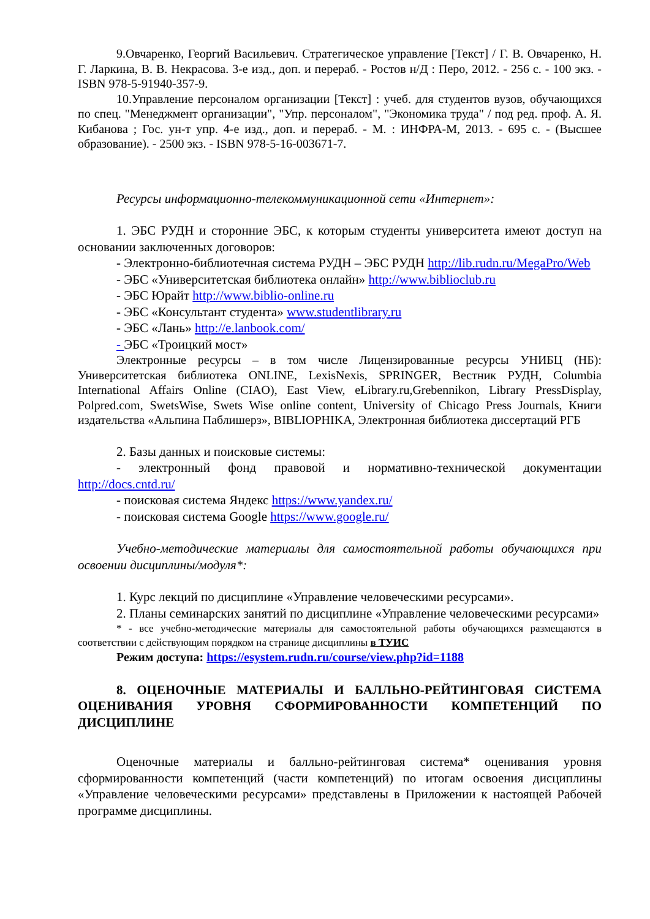9.Овчаренко, Георгий Васильевич. Стратегическое управление [Текст] / Г. В. Овчаренко, Н. Г. Ларкина, В. В. Некрасова. 3-е изд., доп. и перераб. - Ростов н/Д : Перо, 2012. - 256 с. - 100 экз. - ISBN 978-5-91940-357-9.
10.Управление персоналом организации [Текст] : учеб. для студентов вузов, обучающихся по спец. "Менеджмент организации", "Упр. персоналом", "Экономика труда" / под ред. проф. А. Я. Кибанова ; Гос. ун-т упр. 4-е изд., доп. и перераб. - М. : ИНФРА-М, 2013. - 695 с. - (Высшее образование). - 2500 экз. - ISBN 978-5-16-003671-7.
Ресурсы информационно-телекоммуникационной сети «Интернет»:
1. ЭБС РУДН и сторонние ЭБС, к которым студенты университета имеют доступ на основании заключенных договоров:
- Электронно-библиотечная система РУДН – ЭБС РУДН http://lib.rudn.ru/MegaPro/Web
- ЭБС «Университетская библиотека онлайн» http://www.biblioclub.ru
- ЭБС Юрайт http://www.biblio-online.ru
- ЭБС «Консультант студента» www.studentlibrary.ru
- ЭБС «Лань» http://e.lanbook.com/
- ЭБС «Троицкий мост»
Электронные ресурсы – в том числе Лицензированные ресурсы УНИБЦ (НБ): Университетская библиотека ONLINE, LexisNexis, SPRINGER, Вестник РУДН, Columbia International Affairs Online (CIAO), East View, eLibrary.ru,Grebennikon, Library PressDisplay, Polpred.com, SwetsWise, Swets Wise online content, University of Chicago Press Journals, Книги издательства «Альпина Паблишерз», BIBLIOPHIKA, Электронная библиотека диссертаций РГБ
2. Базы данных и поисковые системы:
- электронный фонд правовой и нормативно-технической документации http://docs.cntd.ru/
- поисковая система Яндекс https://www.yandex.ru/
- поисковая система Google https://www.google.ru/
Учебно-методические материалы для самостоятельной работы обучающихся при освоении дисциплины/модуля*:
1. Курс лекций по дисциплине «Управление человеческими ресурсами».
2. Планы семинарских занятий по дисциплине «Управление человеческими ресурсами»
* - все учебно-методические материалы для самостоятельной работы обучающихся размещаются в соответствии с действующим порядком на странице дисциплины в ТУИС
Режим доступа: https://esystem.rudn.ru/course/view.php?id=1188
8. ОЦЕНОЧНЫЕ МАТЕРИАЛЫ И БАЛЛЬНО-РЕЙТИНГОВАЯ СИСТЕМА ОЦЕНИВАНИЯ УРОВНЯ СФОРМИРОВАННОСТИ КОМПЕТЕНЦИЙ ПО ДИСЦИПЛИНЕ
Оценочные материалы и балльно-рейтинговая система* оценивания уровня сформированности компетенций (части компетенций) по итогам освоения дисциплины «Управление человеческими ресурсами» представлены в Приложении к настоящей Рабочей программе дисциплины.